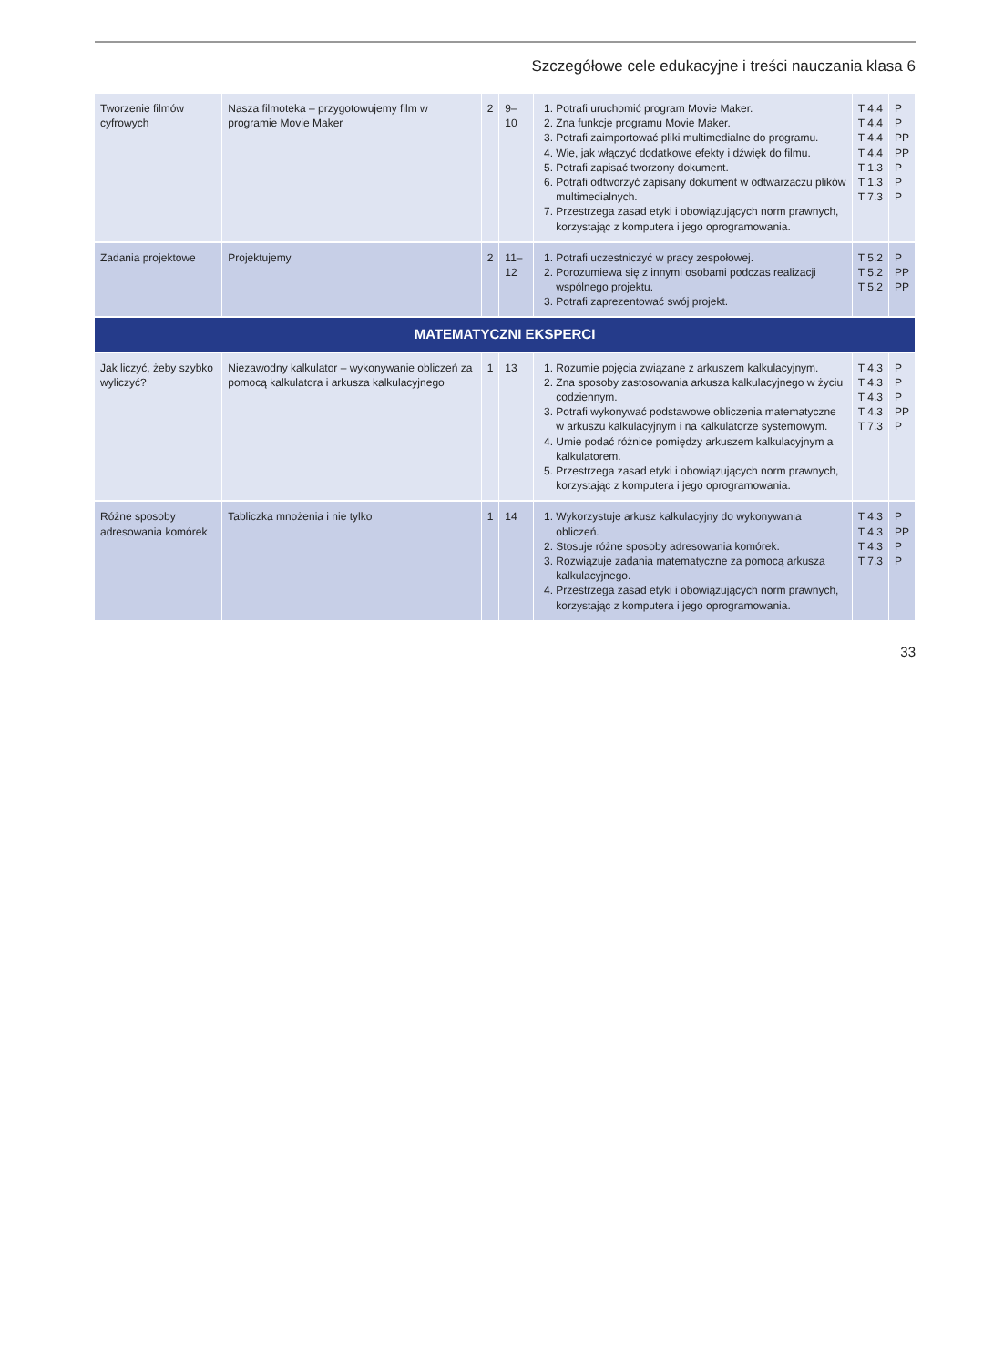Szczegółowe cele edukacyjne i treści nauczania klasa 6
| Tworzenie filmów cyfrowych | Nasza filmoteka – przygotowujemy film w programie Movie Maker | 2 | 9–10 | 1. Potrafi uruchomić program Movie Maker. 2. Zna funkcje programu Movie Maker. 3. Potrafi zaimportować pliki multimedialne do programu. 4. Wie, jak włączyć dodatkowe efekty i dźwięk do filmu. 5. Potrafi zapisać tworzony dokument. 6. Potrafi odtworzyć zapisany dokument w odtwarzaczu plików multimedialnych. 7. Przestrzega zasad etyki i obowiązujących norm prawnych, korzystając z komputera i jego oprogramowania. | T 4.4 T 4.4 T 4.4 T 4.4 T 1.3 T 1.3 T 7.3 | P P PP PP P P P |
| Zadania projektowe | Projektujemy | 2 | 11–12 | 1. Potrafi uczestniczyć w pracy zespołowej. 2. Porozumiewa się z innymi osobami podczas realizacji wspólnego projektu. 3. Potrafi zaprezentować swój projekt. | T 5.2 T 5.2 T 5.2 | P PP PP |
| MATEMATYCZNI EKSPERCI | | | | | | |
| Jak liczyć, żeby szybko wyliczyć? | Niezawodny kalkulator – wykonywanie obliczeń za pomocą kalkulatora i arkusza kalkulacyjnego | 1 | 13 | 1. Rozumie pojęcia związane z arkuszem kalkulacyjnym. 2. Zna sposoby zastosowania arkusza kalkulacyjnego w życiu codziennym. 3. Potrafi wykonywać podstawowe obliczenia matematyczne w arkuszu kalkulacyjnym i na kalkulatorze systemowym. 4. Umie podać różnice pomiędzy arkuszem kalkulacyjnym a kalkulatorem. 5. Przestrzega zasad etyki i obowiązujących norm prawnych, korzystając z komputera i jego oprogramowania. | T 4.3 T 4.3 T 4.3 T 4.3 T 7.3 | P P P PP P |
| Różne sposoby adresowania komórek | Tabliczka mnożenia i nie tylko | 1 | 14 | 1. Wykorzystuje arkusz kalkulacyjny do wykonywania obliczeń. 2. Stosuje różne sposoby adresowania komórek. 3. Rozwiązuje zadania matematyczne za pomocą arkusza kalkulacyjnego. 4. Przestrzega zasad etyki i obowiązujących norm prawnych, korzystając z komputera i jego oprogramowania. | T 4.3 T 4.3 T 4.3 T 7.3 | P PP P P |
33